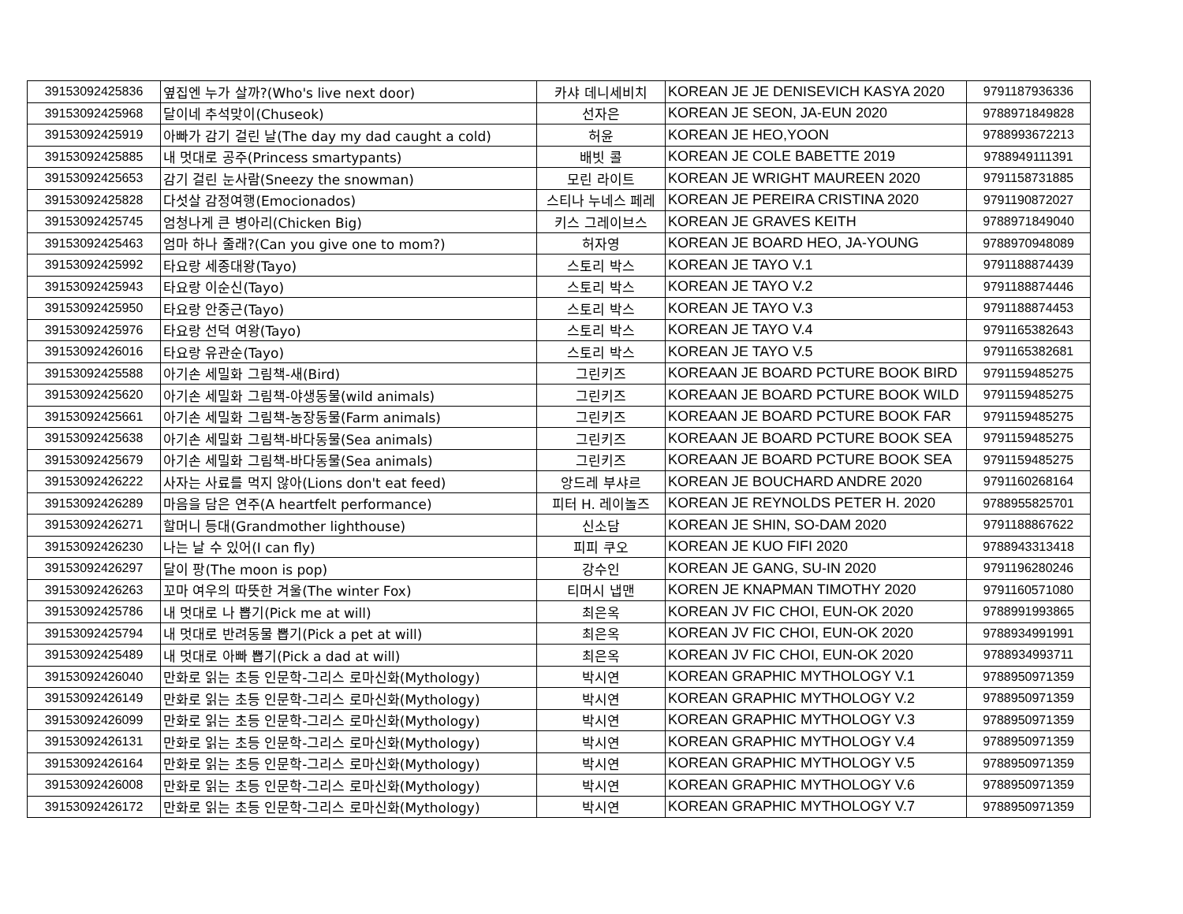| 39153092425836 | 옆집엔 누가 살까?(Who's live next door) | 카샤 데니세비치 | KOREAN JE JE DENISEVICH KASYA 2020 | 9791187936336 |
| 39153092425968 | 달이네 추석맞이(Chuseok) | 선자은 | KOREAN JE SEON, JA-EUN 2020 | 9788971849828 |
| 39153092425919 | 아빠가 감기 걸린 날(The day my dad caught a cold) | 허윤 | KOREAN JE HEO,YOON | 9788993672213 |
| 39153092425885 | 내 멋대로 공주(Princess smartypants) | 배빗 콜 | KOREAN JE COLE BABETTE 2019 | 9788949111391 |
| 39153092425653 | 감기 걸린 눈사람(Sneezy the snowman) | 모린 라이트 | KOREAN JE WRIGHT MAUREEN 2020 | 9791158731885 |
| 39153092425828 | 다섯살 감정여행(Emocionados) | 스티나 누네스 페레 | KOREAN JE PEREIRA CRISTINA 2020 | 9791190872027 |
| 39153092425745 | 엄청나게 큰 병아리(Chicken Big) | 키스 그레이브스 | KOREAN JE GRAVES KEITH | 9788971849040 |
| 39153092425463 | 엄마 하나 줄래?(Can you give one to mom?) | 허자영 | KOREAN JE BOARD HEO, JA-YOUNG | 9788970948089 |
| 39153092425992 | 타요랑 세종대왕(Tayo) | 스토리 박스 | KOREAN JE TAYO V.1 | 9791188874439 |
| 39153092425943 | 타요랑 이순신(Tayo) | 스토리 박스 | KOREAN JE TAYO V.2 | 9791188874446 |
| 39153092425950 | 타요랑 안중근(Tayo) | 스토리 박스 | KOREAN JE TAYO V.3 | 9791188874453 |
| 39153092425976 | 타요랑 선덕 여왕(Tayo) | 스토리 박스 | KOREAN JE TAYO V.4 | 9791165382643 |
| 39153092426016 | 타요랑 유관순(Tayo) | 스토리 박스 | KOREAN JE TAYO V.5 | 9791165382681 |
| 39153092425588 | 아기손 세밀화 그림책-새(Bird) | 그린키즈 | KOREAAN JE BOARD PCTURE BOOK BIRD | 9791159485275 |
| 39153092425620 | 아기손 세밀화 그림책-야생동물(wild animals) | 그린키즈 | KOREAAN JE BOARD PCTURE BOOK WILD | 9791159485275 |
| 39153092425661 | 아기손 세밀화 그림책-농장동물(Farm animals) | 그린키즈 | KOREAAN JE BOARD PCTURE BOOK FAR | 9791159485275 |
| 39153092425638 | 아기손 세밀화 그림책-바다동물(Sea animals) | 그린키즈 | KOREAAN JE BOARD PCTURE BOOK SEA | 9791159485275 |
| 39153092425679 | 아기손 세밀화 그림책-바다동물(Sea animals) | 그린키즈 | KOREAAN JE BOARD PCTURE BOOK SEA | 9791159485275 |
| 39153092426222 | 사자는 사료를 먹지 않아(Lions don't eat feed) | 앙드레 부샤르 | KOREAN JE BOUCHARD ANDRE 2020 | 9791160268164 |
| 39153092426289 | 마음을 담은 연주(A heartfelt performance) | 피터 H. 레이놀즈 | KOREAN JE REYNOLDS PETER H. 2020 | 9788955825701 |
| 39153092426271 | 할머니 등대(Grandmother lighthouse) | 신소담 | KOREAN JE SHIN, SO-DAM 2020 | 9791188867622 |
| 39153092426230 | 나는 날 수 있어(I can fly) | 피피 쿠오 | KOREAN JE KUO FIFI 2020 | 9788943313418 |
| 39153092426297 | 달이 팡(The moon is pop) | 강수인 | KOREAN JE GANG, SU-IN 2020 | 9791196280246 |
| 39153092426263 | 꼬마 여우의 따뜻한 겨울(The winter Fox) | 티머시 냅맨 | KOREN JE KNAPMAN TIMOTHY 2020 | 9791160571080 |
| 39153092425786 | 내 멋대로 나 뽑기(Pick me at will) | 최은옥 | KOREAN JV FIC CHOI, EUN-OK 2020 | 9788991993865 |
| 39153092425794 | 내 멋대로 반려동물 뽑기(Pick a pet at will) | 최은옥 | KOREAN JV FIC CHOI, EUN-OK 2020 | 9788934991991 |
| 39153092425489 | 내 멋대로 아빠 뽑기(Pick a dad at will) | 최은옥 | KOREAN JV FIC CHOI, EUN-OK 2020 | 9788934993711 |
| 39153092426040 | 만화로 읽는 초등 인문학-그리스 로마신화(Mythology) | 박시연 | KOREAN GRAPHIC MYTHOLOGY V.1 | 9788950971359 |
| 39153092426149 | 만화로 읽는 초등 인문학-그리스 로마신화(Mythology) | 박시연 | KOREAN GRAPHIC MYTHOLOGY V.2 | 9788950971359 |
| 39153092426099 | 만화로 읽는 초등 인문학-그리스 로마신화(Mythology) | 박시연 | KOREAN GRAPHIC MYTHOLOGY V.3 | 9788950971359 |
| 39153092426131 | 만화로 읽는 초등 인문학-그리스 로마신화(Mythology) | 박시연 | KOREAN GRAPHIC MYTHOLOGY V.4 | 9788950971359 |
| 39153092426164 | 만화로 읽는 초등 인문학-그리스 로마신화(Mythology) | 박시연 | KOREAN GRAPHIC MYTHOLOGY V.5 | 9788950971359 |
| 39153092426008 | 만화로 읽는 초등 인문학-그리스 로마신화(Mythology) | 박시연 | KOREAN GRAPHIC MYTHOLOGY V.6 | 9788950971359 |
| 39153092426172 | 만화로 읽는 초등 인문학-그리스 로마신화(Mythology) | 박시연 | KOREAN GRAPHIC MYTHOLOGY V.7 | 9788950971359 |